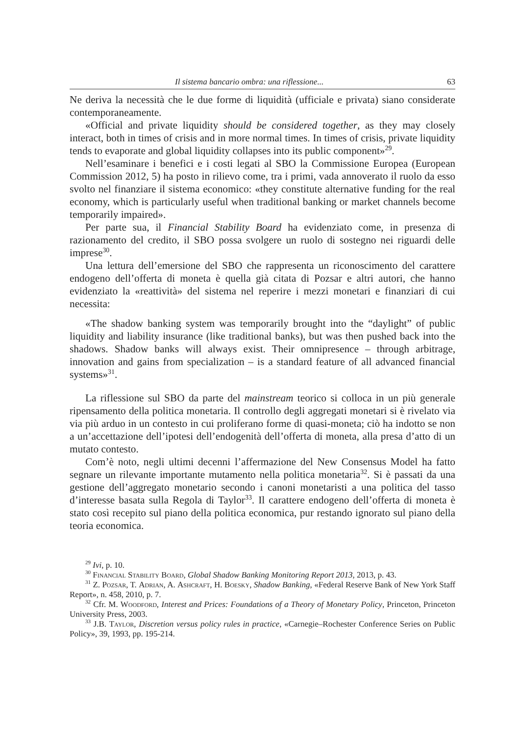Il sistema bancario ombra: una riflessione... 63
Ne deriva la necessità che le due forme di liquidità (ufficiale e privata) siano considerate contemporaneamente.
«Official and private liquidity should be considered together, as they may closely interact, both in times of crisis and in more normal times. In times of crisis, private liquidity tends to evaporate and global liquidity collapses into its public component»<sup>29</sup>.
Nell’esaminare i benefici e i costi legati al SBO la Commissione Europea (European Commission 2012, 5) ha posto in rilievo come, tra i primi, vada annoverato il ruolo da esso svolto nel finanziare il sistema economico: «they constitute alternative funding for the real economy, which is particularly useful when traditional banking or market channels become temporarily impaired».
Per parte sua, il Financial Stability Board ha evidenziato come, in presenza di razionamento del credito, il SBO possa svolgere un ruolo di sostegno nei riguardi delle imprese<sup>30</sup>.
Una lettura dell’emersione del SBO che rappresenta un riconoscimento del carattere endogeno dell’offerta di moneta è quella già citata di Pozsar e altri autori, che hanno evidenziato la «reattività» del sistema nel reperire i mezzi monetari e finanziari di cui necessita:
«The shadow banking system was temporarily brought into the “daylight” of public liquidity and liability insurance (like traditional banks), but was then pushed back into the shadows. Shadow banks will always exist. Their omnipresence – through arbitrage, innovation and gains from specialization – is a standard feature of all advanced financial systems»<sup>31</sup>.
La riflessione sul SBO da parte del mainstream teorico si colloca in un più generale ripensamento della politica monetaria. Il controllo degli aggregati monetari si è rivelato via via più arduo in un contesto in cui proliferano forme di quasi-moneta; ciò ha indotto se non a un’accettazione dell’ipotesi dell’endogenità dell’offerta di moneta, alla presa d’atto di un mutato contesto.
Com’è noto, negli ultimi decenni l’affermazione del New Consensus Model ha fatto segnare un rilevante importante mutamento nella politica monetaria<sup>32</sup>. Si è passati da una gestione dell’aggregato monetario secondo i canoni monetaristi a una politica del tasso d’interesse basata sulla Regola di Taylor<sup>33</sup>. Il carattere endogeno dell’offerta di moneta è stato così recepito sul piano della politica economica, pur restando ignorato sul piano della teoria economica.
<sup>29</sup> Ivi, p. 10.
<sup>30</sup> Financial Stability Board, Global Shadow Banking Monitoring Report 2013, 2013, p. 43.
<sup>31</sup> Z. Pozsar, T. Adrian, A. Ashcraft, H. Boesky, Shadow Banking, «Federal Reserve Bank of New York Staff Report», n. 458, 2010, p. 7.
<sup>32</sup> Cfr. M. Woodford, Interest and Prices: Foundations of a Theory of Monetary Policy, Princeton, Princeton University Press, 2003.
<sup>33</sup> J.B. Taylor, Discretion versus policy rules in practice, «Carnegie–Rochester Conference Series on Public Policy», 39, 1993, pp. 195-214.